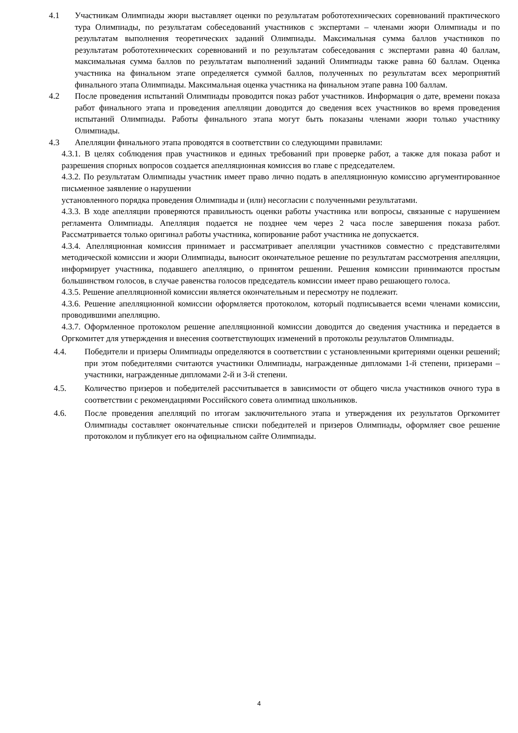4.1 Участникам Олимпиады жюри выставляет оценки по результатам робототехнических соревнований практического тура Олимпиады, по результатам собеседований участников с экспертами – членами жюри Олимпиады и по результатам выполнения теоретических заданий Олимпиады. Максимальная сумма баллов участников по результатам робототехнических соревнований и по результатам собеседования с экспертами равна 40 баллам, максимальная сумма баллов по результатам выполнений заданий Олимпиады также равна 60 баллам. Оценка участника на финальном этапе определяется суммой баллов, полученных по результатам всех мероприятий финального этапа Олимпиады. Максимальная оценка участника на финальном этапе равна 100 баллам.
4.2 После проведения испытаний Олимпиады проводится показ работ участников. Информация о дате, времени показа работ финального этапа и проведения апелляции доводится до сведения всех участников во время проведения испытаний Олимпиады. Работы финального этапа могут быть показаны членами жюри только участнику Олимпиады.
4.3 Апелляции финального этапа проводятся в соответствии со следующими правилами:
4.3.1. В целях соблюдения прав участников и единых требований при проверке работ, а также для показа работ и разрешения спорных вопросов создается апелляционная комиссия во главе с председателем.
4.3.2. По результатам Олимпиады участник имеет право лично подать в апелляционную комиссию аргументированное письменное заявление о нарушении
установленного порядка проведения Олимпиады и (или) несогласии с полученными результатами.
4.3.3. В ходе апелляции проверяются правильность оценки работы участника или вопросы, связанные с нарушением регламента Олимпиады. Апелляция подается не позднее чем через 2 часа после завершения показа работ. Рассматривается только оригинал работы участника, копирование работ участника не допускается.
4.3.4. Апелляционная комиссия принимает и рассматривает апелляции участников совместно с представителями методической комиссии и жюри Олимпиады, выносит окончательное решение по результатам рассмотрения апелляции, информирует участника, подавшего апелляцию, о принятом решении. Решения комиссии принимаются простым большинством голосов, в случае равенства голосов председатель комиссии имеет право решающего голоса.
4.3.5. Решение апелляционной комиссии является окончательным и пересмотру не подлежит.
4.3.6. Решение апелляционной комиссии оформляется протоколом, который подписывается всеми членами комиссии, проводившими апелляцию.
4.3.7. Оформленное протоколом решение апелляционной комиссии доводится до сведения участника и передается в Оргкомитет для утверждения и внесения соответствующих изменений в протоколы результатов Олимпиады.
4.4. Победители и призеры Олимпиады определяются в соответствии с установленными критериями оценки решений; при этом победителями считаются участники Олимпиады, награжденные дипломами 1-й степени, призерами – участники, награжденные дипломами 2-й и 3-й степени.
4.5. Количество призеров и победителей рассчитывается в зависимости от общего числа участников очного тура в соответствии с рекомендациями Российского совета олимпиад школьников.
4.6. После проведения апелляций по итогам заключительного этапа и утверждения их результатов Оргкомитет Олимпиады составляет окончательные списки победителей и призеров Олимпиады, оформляет свое решение протоколом и публикует его на официальном сайте Олимпиады.
4